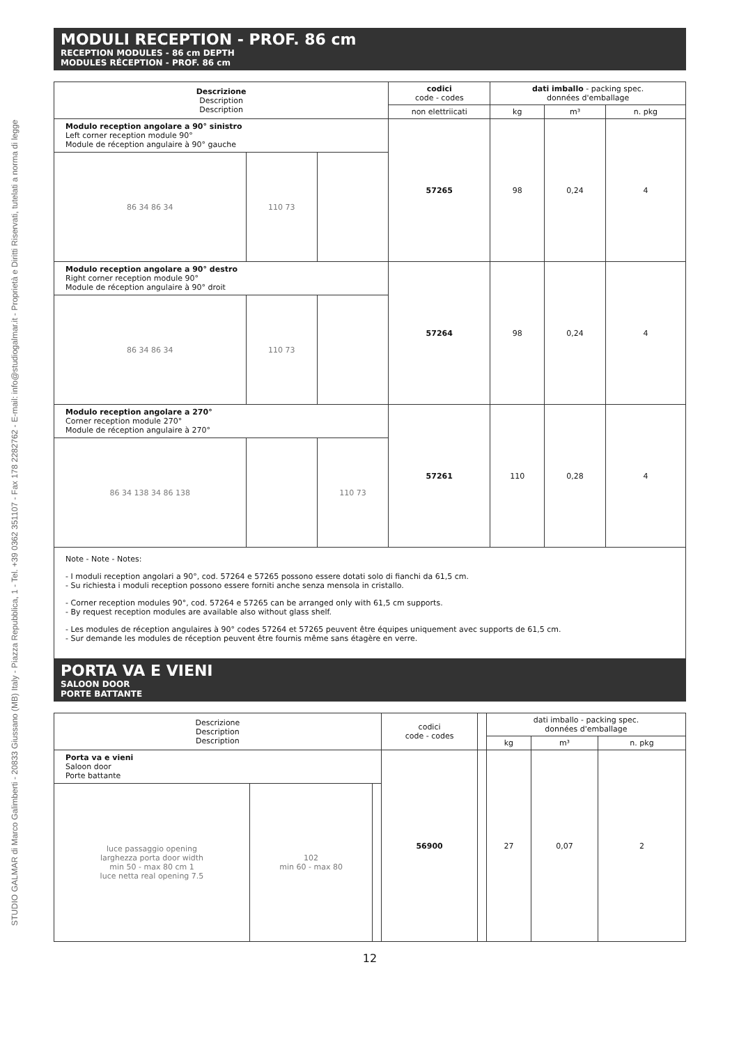STUDIO GALMAR di Marco Galimberti - 20833 Giussano (MB) Italy - Piazza Repubblica, 1 - Tel. +39 0362 351107 - Fax 178 2282762 - E-mail: info@studiogalmar.it - Proprietà e Diritti Riservati, tutelati a norma di legge
MODULI RECEPTION - PROF. 86 cm
RECEPTION MODULES - 86 cm DEPTH
MODULES RÉCEPTION - PROF. 86 cm
| Descrizione Description Description | | | codici code - codes | dati imballo - packing spec. données d'emballage | | |
| --- | --- | --- | --- | --- | --- | --- |
| | | | non elettriicati | kg | m³ | n. pkg |
| Modulo reception angolare a 90° sinistro Left corner reception module 90° Module de réception angulaire à 90° gauche | | | 57265 | 98 | 0,24 | 4 |
| 86 34 86 34 | 110 73 | | | | | |
| Modulo reception angolare a 90° destro Right corner reception module 90° Module de réception angulaire à 90° droit | | | 57264 | 98 | 0,24 | 4 |
| 86 34 86 34 | 110 73 | | | | | |
| Modulo reception angolare a 270° Corner reception module 270° Module de réception angulaire à 270° | | | 57261 | 110 | 0,28 | 4 |
| 86 34 138 34 86 138 | | 110 73 | | | | |
| Note - Note - Notes: - I moduli reception angolari a 90°, cod. 57264 e 57265 possono essere dotati solo di fianchi da 61,5 cm. - Su richiesta i moduli reception possono essere forniti anche senza mensola in cristallo. - Corner reception modules 90°, cod. 57264 e 57265 can be arranged only with 61,5 cm supports. - By request reception modules are available also without glass shelf. - Les modules de réception angulaires à 90° codes 57264 et 57265 peuvent être équipes uniquement avec supports de 61,5 cm. - Sur demande les modules de réception peuvent être fournis même sans étagère en verre. | | | | | | |
PORTA VA E VIENI
SALOON DOOR
PORTE BATTANTE
| Descrizione Description Description | | | codici code - codes | | dati imballo - packing spec. données d'emballage | | |
| --- | --- | --- | --- | --- | --- | --- | --- |
| | | | | | kg | m³ | n. pkg |
| Porta va e vieni Saloon door Porte battante | | | 56900 | | 27 | 0,07 | 2 |
| luce passaggio opening larghezza porta door width min 50 - max 80 cm 1 luce netta real opening 7.5 | 102 min 60 - max 80 | | | | | | |
12